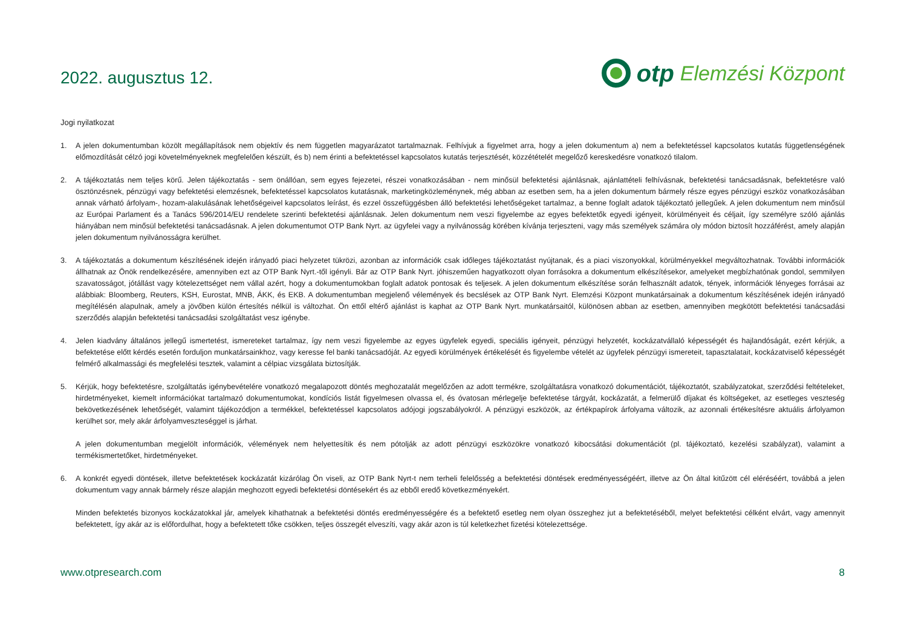2022. augusztus 12.
otp Elemzési Központ
Jogi nyilatkozat
1. A jelen dokumentumban közölt megállapítások nem objektív és nem független magyarázatot tartalmaznak. Felhívjuk a figyelmet arra, hogy a jelen dokumentum a) nem a befektetéssel kapcsolatos kutatás függetlenségének előmozdítását célzó jogi követelményeknek megfelelően készült, és b) nem érinti a befektetéssel kapcsolatos kutatás terjesztését, közzétételét megelőző kereskedésre vonatkozó tilalom.
2. A tájékoztatás nem teljes körű. Jelen tájékoztatás - sem önállóan, sem egyes fejezetei, részei vonatkozásában - nem minősül befektetési ajánlásnak, ajánlattételi felhívásnak, befektetési tanácsadásnak, befektetésre való ösztönzésnek, pénzügyi vagy befektetési elemzésnek, befektetéssel kapcsolatos kutatásnak, marketingközleménynek, még abban az esetben sem, ha a jelen dokumentum bármely része egyes pénzügyi eszköz vonatkozásában annak várható árfolyam-, hozam-alakulásának lehetőségeivel kapcsolatos leírást, és ezzel összefüggésben álló befektetési lehetőségeket tartalmaz, a benne foglalt adatok tájékoztató jellegűek. A jelen dokumentum nem minősül az Európai Parlament és a Tanács 596/2014/EU rendelete szerinti befektetési ajánlásnak. Jelen dokumentum nem veszi figyelembe az egyes befektetők egyedi igényeit, körülményeit és céljait, így személyre szóló ajánlás hiányában nem minősül befektetési tanácsadásnak. A jelen dokumentumot OTP Bank Nyrt. az ügyfelei vagy a nyilvánosság körében kívánja terjeszteni, vagy más személyek számára oly módon biztosít hozzáférést, amely alapján jelen dokumentum nyilvánosságra kerülhet.
3. A tájékoztatás a dokumentum készítésének idején irányadó piaci helyzetet tükrözi, azonban az információk csak időleges tájékoztatást nyújtanak, és a piaci viszonyokkal, körülményekkel megváltozhatnak. További információk állhatnak az Önök rendelkezésére, amennyiben ezt az OTP Bank Nyrt.-től igényli. Bár az OTP Bank Nyrt. jóhiszeműen hagyatkozott olyan forrásokra a dokumentum elkészítésekor, amelyeket megbízhatónak gondol, semmilyen szavatosságot, jótállást vagy kötelezettséget nem vállal azért, hogy a dokumentumokban foglalt adatok pontosak és teljesek. A jelen dokumentum elkészítése során felhasznált adatok, tények, információk lényeges forrásai az alábbiak: Bloomberg, Reuters, KSH, Eurostat, MNB, ÁKK, és EKB. A dokumentumban megjelenő vélemények és becslések az OTP Bank Nyrt. Elemzési Központ munkatársainak a dokumentum készítésének idején irányadó megítélésén alapulnak, amely a jövőben külön értesítés nélkül is változhat. Ön ettől eltérő ajánlást is kaphat az OTP Bank Nyrt. munkatársaitól, különösen abban az esetben, amennyiben megkötött befektetési tanácsadási szerződés alapján befektetési tanácsadási szolgáltatást vesz igénybe.
4. Jelen kiadvány általános jellegű ismertetést, ismereteket tartalmaz, így nem veszi figyelembe az egyes ügyfelek egyedi, speciális igényeit, pénzügyi helyzetét, kockázatvállaló képességét és hajlandóságát, ezért kérjük, a befektetése előtt kérdés esetén forduljon munkatársainkhoz, vagy keresse fel banki tanácsadóját. Az egyedi körülmények értékelését és figyelembe vételét az ügyfelek pénzügyi ismereteit, tapasztalatait, kockázatviselő képességét felmérő alkalmassági és megfelelési tesztek, valamint a célpiac vizsgálata biztosítják.
5. Kérjük, hogy befektetésre, szolgáltatás igénybevételére vonatkozó megalapozott döntés meghozatalát megelőzően az adott termékre, szolgáltatásra vonatkozó dokumentációt, tájékoztatót, szabályzatokat, szerződési feltételeket, hirdetményeket, kiemelt információkat tartalmazó dokumentumokat, kondíciós listát figyelmesen olvassa el, és óvatosan mérlegelje befektetése tárgyát, kockázatát, a felmerülő díjakat és költségeket, az esetleges veszteség bekövetkezésének lehetőségét, valamint tájékozódjon a termékkel, befektetéssel kapcsolatos adójogi jogszabályokról. A pénzügyi eszközök, az értékpapírok árfolyama változik, az azonnali értékesítésre aktuális árfolyamon kerülhet sor, mely akár árfolyamveszteséggel is járhat.
A jelen dokumentumban megjelölt információk, vélemények nem helyettesítik és nem pótolják az adott pénzügyi eszközökre vonatkozó kibocsátási dokumentációt (pl. tájékoztató, kezelési szabályzat), valamint a termékismertetőket, hirdetményeket.
6. A konkrét egyedi döntések, illetve befektetések kockázatát kizárólag Ön viseli, az OTP Bank Nyrt-t nem terheli felelősség a befektetési döntések eredményességéért, illetve az Ön által kitűzött cél eléréséért, továbbá a jelen dokumentum vagy annak bármely része alapján meghozott egyedi befektetési döntésekért és az ebből eredő következményekért.
Minden befektetés bizonyos kockázatokkal jár, amelyek kihathatnak a befektetési döntés eredményességére és a befektető esetleg nem olyan összeghez jut a befektetéséből, melyet befektetési célként elvárt, vagy amennyit befektetett, így akár az is előfordulhat, hogy a befektetett tőke csökken, teljes összegét elveszíti, vagy akár azon is túl keletkezhet fizetési kötelezettsége.
www.otpresearch.com 8